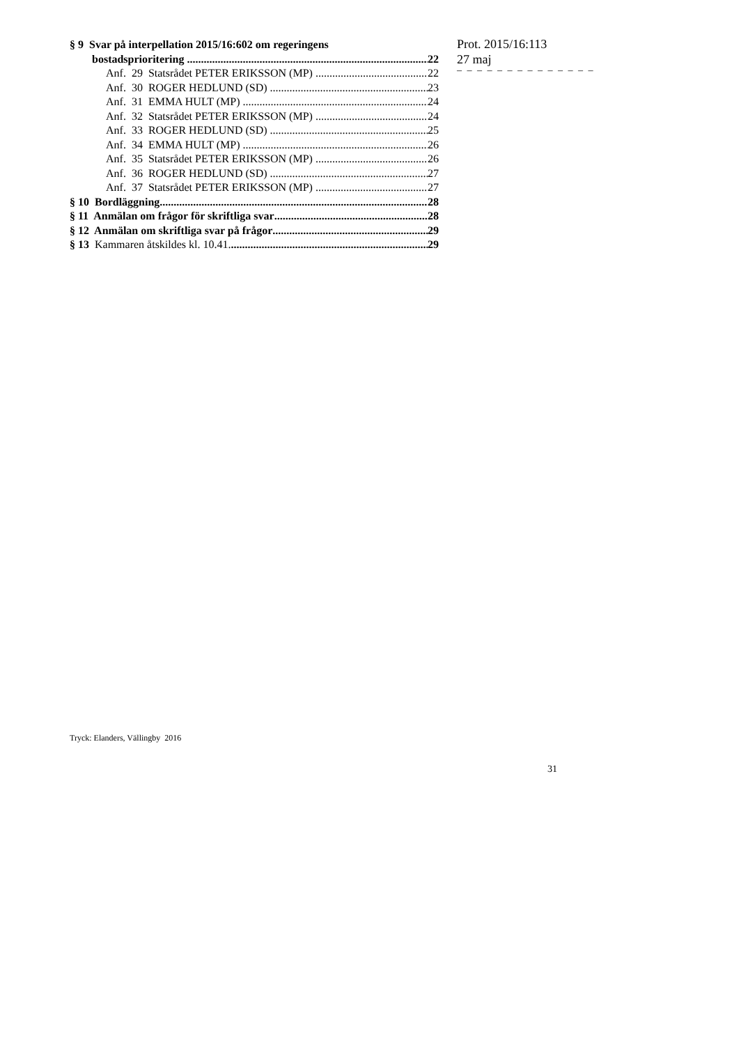§ 9 Svar på interpellation 2015/16:602 om regeringens
bostadsprioritering 22
Anf. 29 Statsrådet PETER ERIKSSON (MP) 22
Anf. 30 ROGER HEDLUND (SD) 23
Anf. 31 EMMA HULT (MP) 24
Anf. 32 Statsrådet PETER ERIKSSON (MP) 24
Anf. 33 ROGER HEDLUND (SD) 25
Anf. 34 EMMA HULT (MP) 26
Anf. 35 Statsrådet PETER ERIKSSON (MP) 26
Anf. 36 ROGER HEDLUND (SD) 27
Anf. 37 Statsrådet PETER ERIKSSON (MP) 27
§ 10 Bordläggning 28
§ 11 Anmälan om frågor för skriftliga svar 28
§ 12 Anmälan om skriftliga svar på frågor 29
§ 13 Kammaren åtskildes kl. 10.41. 29
Prot. 2015/16:113
27 maj
– – – – – – – – – – – – – –
Tryck: Elanders, Vällingby 2016
31